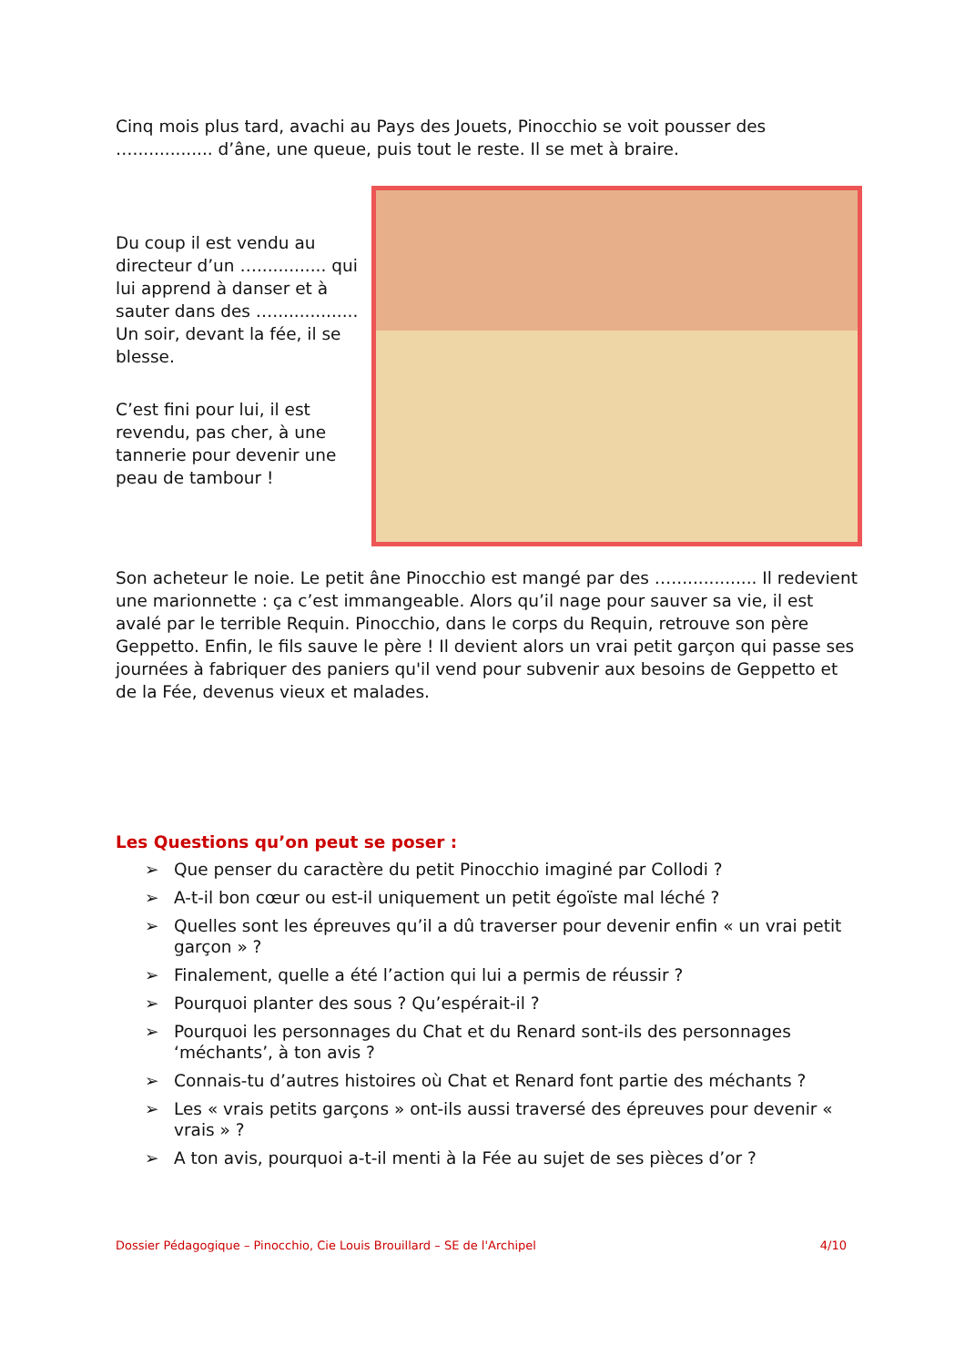Cinq mois plus tard, avachi au Pays des Jouets, Pinocchio se voit pousser des …............... d’âne, une queue, puis tout le reste. Il se met à braire.
Du coup il est vendu au directeur d’un …............. qui lui apprend à danser et à sauter dans des …................ Un soir, devant la fée, il se blesse.
C’est fini pour lui, il est revendu, pas cher, à une tannerie pour devenir une peau de tambour !
Son acheteur le noie. Le petit âne Pinocchio est mangé par des …................ Il redevient une marionnette : ça c’est immangeable. Alors qu’il nage pour sauver sa vie, il est avalé par le terrible Requin. Pinocchio, dans le corps du Requin, retrouve son père Geppetto. Enfin, le fils sauve le père ! Il devient alors un vrai petit garçon qui passe ses journées à fabriquer des paniers qu'il vend pour subvenir aux besoins de Geppetto et de la Fée, devenus vieux et malades.
Les Questions qu’on peut se poser :
➢ Que penser du caractère du petit Pinocchio imaginé par Collodi ?
➢ A-t-il bon cœur ou est-il uniquement un petit égoïste mal léché ?
➢ Quelles sont les épreuves qu’il a dû traverser pour devenir enfin « un vrai petit garçon » ?
➢ Finalement, quelle a été l’action qui lui a permis de réussir ?
➢ Pourquoi planter des sous ? Qu’espérait-il ?
➢ Pourquoi les personnages du Chat et du Renard sont-ils des personnages ‘méchants’, à ton avis ?
➢ Connais-tu d’autres histoires où Chat et Renard font partie des méchants ?
➢ Les « vrais petits garçons » ont-ils aussi traversé des épreuves pour devenir « vrais » ?
➢ A ton avis, pourquoi a-t-il menti à la Fée au sujet de ses pièces d’or ?
Dossier Pédagogique – Pinocchio, Cie Louis Brouillard – SE de l'Archipel 4/10